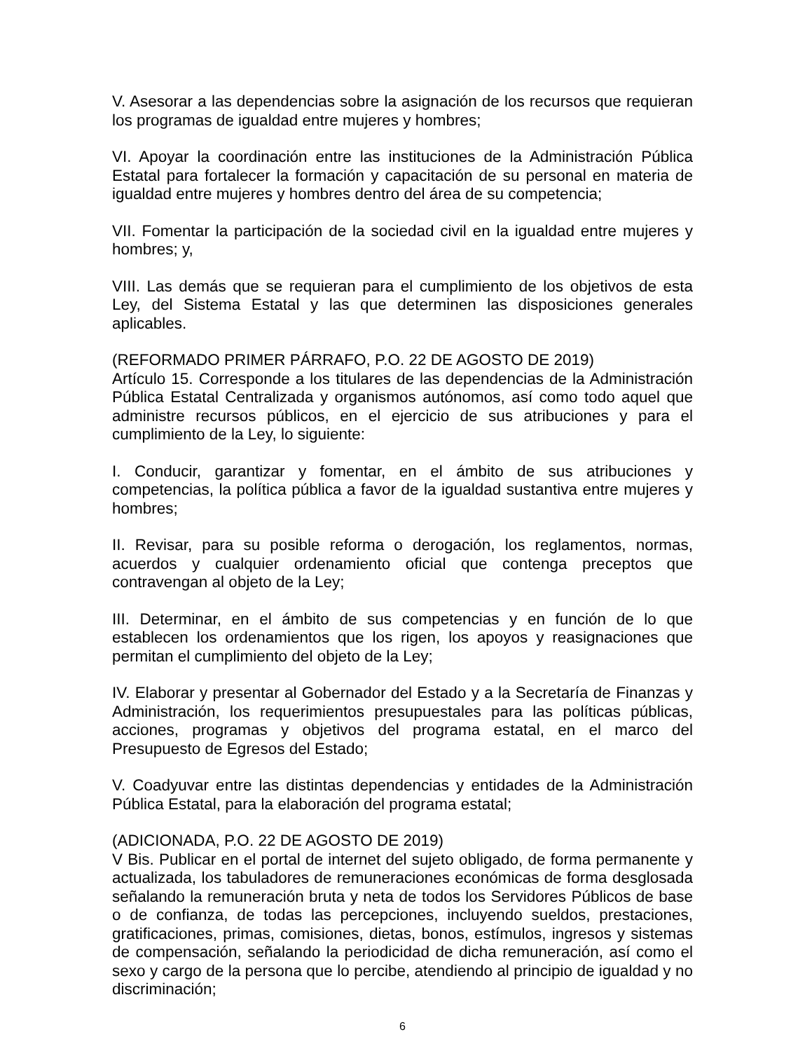V. Asesorar a las dependencias sobre la asignación de los recursos que requieran los programas de igualdad entre mujeres y hombres;
VI. Apoyar la coordinación entre las instituciones de la Administración Pública Estatal para fortalecer la formación y capacitación de su personal en materia de igualdad entre mujeres y hombres dentro del área de su competencia;
VII. Fomentar la participación de la sociedad civil en la igualdad entre mujeres y hombres; y,
VIII. Las demás que se requieran para el cumplimiento de los objetivos de esta Ley, del Sistema Estatal y las que determinen las disposiciones generales aplicables.
(REFORMADO PRIMER PÁRRAFO, P.O. 22 DE AGOSTO DE 2019)
Artículo 15. Corresponde a los titulares de las dependencias de la Administración Pública Estatal Centralizada y organismos autónomos, así como todo aquel que administre recursos públicos, en el ejercicio de sus atribuciones y para el cumplimiento de la Ley, lo siguiente:
I. Conducir, garantizar y fomentar, en el ámbito de sus atribuciones y competencias, la política pública a favor de la igualdad sustantiva entre mujeres y hombres;
II. Revisar, para su posible reforma o derogación, los reglamentos, normas, acuerdos y cualquier ordenamiento oficial que contenga preceptos que contravengan al objeto de la Ley;
III. Determinar, en el ámbito de sus competencias y en función de lo que establecen los ordenamientos que los rigen, los apoyos y reasignaciones que permitan el cumplimiento del objeto de la Ley;
IV. Elaborar y presentar al Gobernador del Estado y a la Secretaría de Finanzas y Administración, los requerimientos presupuestales para las políticas públicas, acciones, programas y objetivos del programa estatal, en el marco del Presupuesto de Egresos del Estado;
V. Coadyuvar entre las distintas dependencias y entidades de la Administración Pública Estatal, para la elaboración del programa estatal;
(ADICIONADA, P.O. 22 DE AGOSTO DE 2019)
V Bis. Publicar en el portal de internet del sujeto obligado, de forma permanente y actualizada, los tabuladores de remuneraciones económicas de forma desglosada señalando la remuneración bruta y neta de todos los Servidores Públicos de base o de confianza, de todas las percepciones, incluyendo sueldos, prestaciones, gratificaciones, primas, comisiones, dietas, bonos, estímulos, ingresos y sistemas de compensación, señalando la periodicidad de dicha remuneración, así como el sexo y cargo de la persona que lo percibe, atendiendo al principio de igualdad y no discriminación;
6